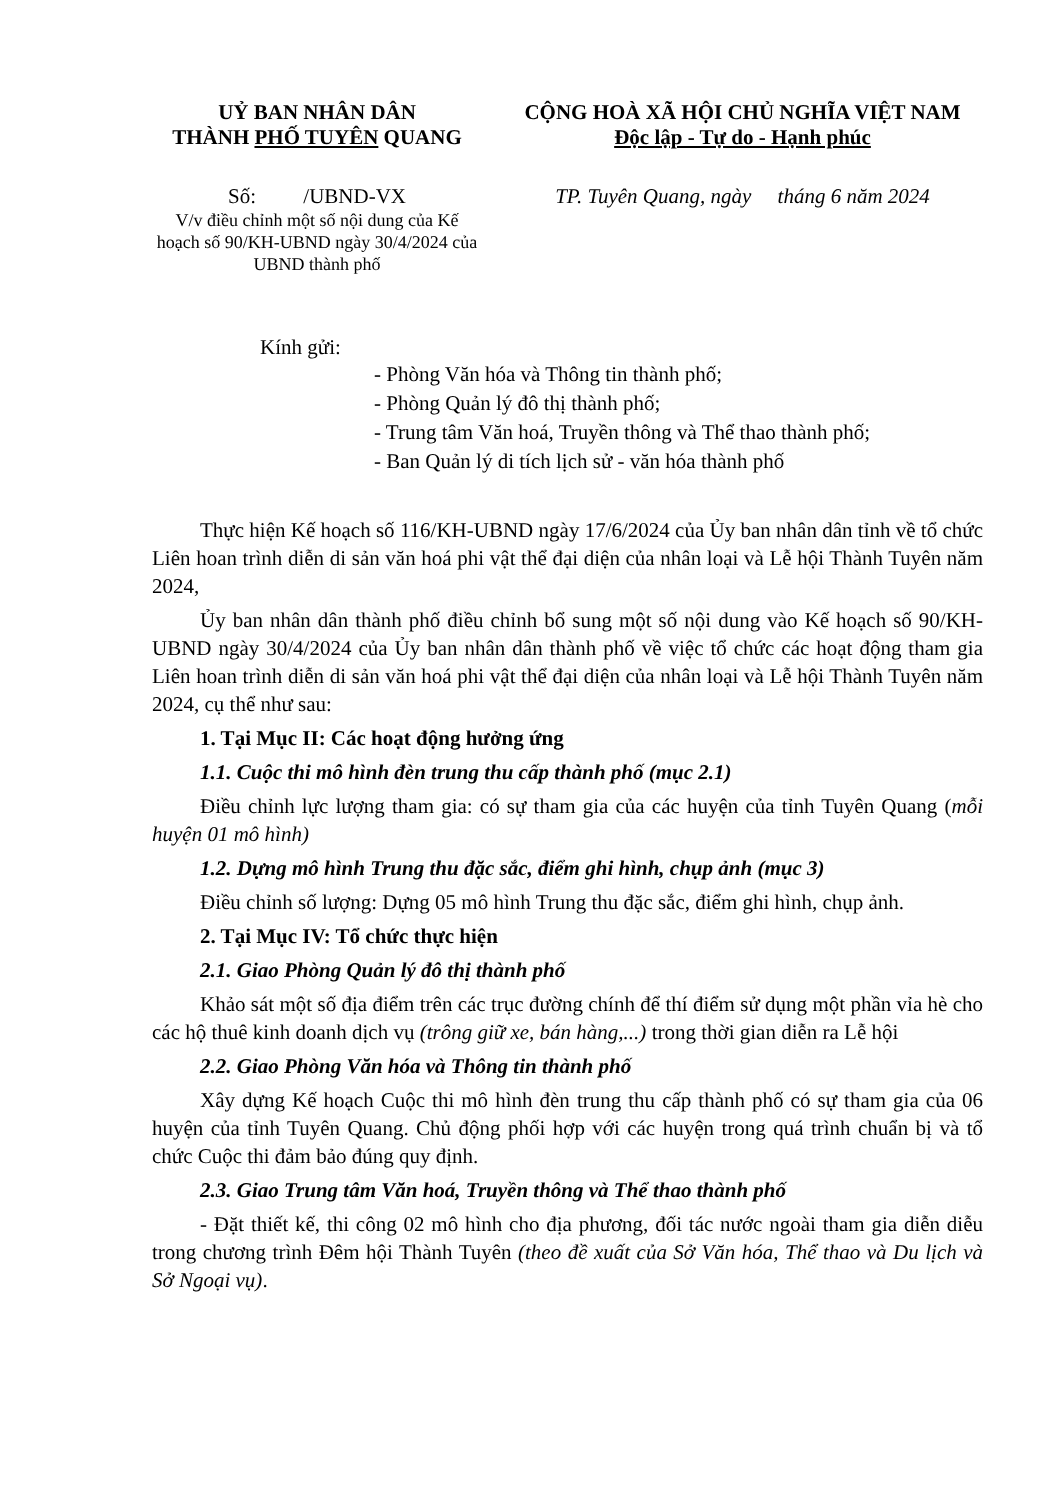UỶ BAN NHÂN DÂN
THÀNH PHỐ TUYÊN QUANG
CỘNG HOÀ XÃ HỘI CHỦ NGHĨA VIỆT NAM
Độc lập - Tự do - Hạnh phúc
Số: /UBND-VX
V/v điều chỉnh một số nội dung của Kế hoạch số 90/KH-UBND ngày 30/4/2024 của UBND thành phố
TP. Tuyên Quang, ngày tháng 6 năm 2024
Kính gửi:
- Phòng Văn hóa và Thông tin thành phố;
- Phòng Quản lý đô thị thành phố;
- Trung tâm Văn hoá, Truyền thông và Thể thao thành phố;
- Ban Quản lý di tích lịch sử - văn hóa thành phố
Thực hiện Kế hoạch số 116/KH-UBND ngày 17/6/2024 của Ủy ban nhân dân tỉnh về tổ chức Liên hoan trình diễn di sản văn hoá phi vật thể đại diện của nhân loại và Lễ hội Thành Tuyên năm 2024,
Ủy ban nhân dân thành phố điều chỉnh bổ sung một số nội dung vào Kế hoạch số 90/KH-UBND ngày 30/4/2024 của Ủy ban nhân dân thành phố về việc tổ chức các hoạt động tham gia Liên hoan trình diễn di sản văn hoá phi vật thể đại diện của nhân loại và Lễ hội Thành Tuyên năm 2024, cụ thể như sau:
1. Tại Mục II: Các hoạt động hưởng ứng
1.1. Cuộc thi mô hình đèn trung thu cấp thành phố (mục 2.1)
Điều chỉnh lực lượng tham gia: có sự tham gia của các huyện của tỉnh Tuyên Quang (mỗi huyện 01 mô hình)
1.2. Dựng mô hình Trung thu đặc sắc, điểm ghi hình, chụp ảnh (mục 3)
Điều chỉnh số lượng: Dựng 05 mô hình Trung thu đặc sắc, điểm ghi hình, chụp ảnh.
2. Tại Mục IV: Tổ chức thực hiện
2.1. Giao Phòng Quản lý đô thị thành phố
Khảo sát một số địa điểm trên các trục đường chính để thí điểm sử dụng một phần vỉa hè cho các hộ thuê kinh doanh dịch vụ (trông giữ xe, bán hàng,...) trong thời gian diễn ra Lễ hội
2.2. Giao Phòng Văn hóa và Thông tin thành phố
Xây dựng Kế hoạch Cuộc thi mô hình đèn trung thu cấp thành phố có sự tham gia của 06 huyện của tỉnh Tuyên Quang. Chủ động phối hợp với các huyện trong quá trình chuẩn bị và tổ chức Cuộc thi đảm bảo đúng quy định.
2.3. Giao Trung tâm Văn hoá, Truyền thông và Thể thao thành phố
- Đặt thiết kế, thi công 02 mô hình cho địa phương, đối tác nước ngoài tham gia diễn diễu trong chương trình Đêm hội Thành Tuyên (theo đề xuất của Sở Văn hóa, Thể thao và Du lịch và Sở Ngoại vụ).